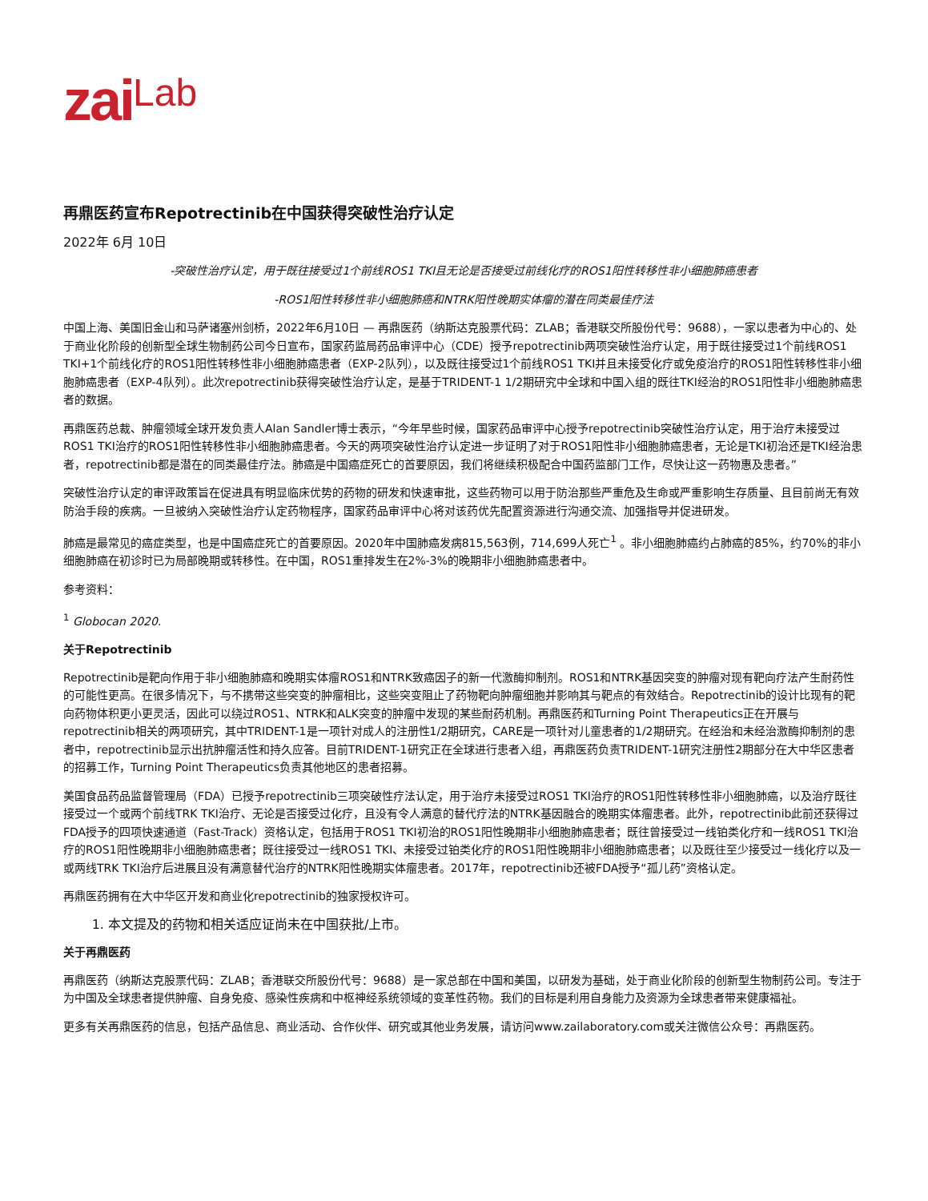zaiLab
再鼎医药宣布Repotrectinib在中国获得突破性治疗认定
2022年 6月 10日
-突破性治疗认定，用于既往接受过1个前线ROS1 TKI且无论是否接受过前线化疗的ROS1阳性转移性非小细胞肺癌患者
-ROS1阳性转移性非小细胞肺癌和NTRK阳性晚期实体瘤的潜在同类最佳疗法
中国上海、美国旧金山和马萨诸塞州剑桥，2022年6月10日 — 再鼎医药（纳斯达克股票代码：ZLAB；香港联交所股份代号：9688），一家以患者为中心的、处于商业化阶段的创新型全球生物制药公司今日宣布，国家药监局药品审评中心（CDE）授予repotrectinib两项突破性治疗认定，用于既往接受过1个前线ROS1 TKI+1个前线化疗的ROS1阳性转移性非小细胞肺癌患者（EXP-2队列），以及既往接受过1个前线ROS1 TKI并且未接受化疗或免疫治疗的ROS1阳性转移性非小细胞肺癌患者（EXP-4队列）。此次repotrectinib获得突破性治疗认定，是基于TRIDENT-1 1/2期研究中全球和中国入组的既往TKI经治的ROS1阳性非小细胞肺癌患者的数据。
再鼎医药总裁、肿瘤领域全球开发负责人Alan Sandler博士表示，“今年早些时候，国家药品审评中心授予repotrectinib突破性治疗认定，用于治疗未接受过ROS1 TKI治疗的ROS1阳性转移性非小细胞肺癌患者。今天的两项突破性治疗认定进一步证明了对于ROS1阳性非小细胞肺癌患者，无论是TKI初治还是TKI经治患者，repotrectinib都是潜在的同类最佳疗法。肺癌是中国癌症死亡的首要原因，我们将继续积极配合中国药监部门工作，尽快让这一药物惠及患者。”
突破性治疗认定的审评政策旨在促进具有明显临床优势的药物的研发和快速审批，这些药物可以用于防治那些严重危及生命或严重影响生存质量、且目前尚无有效防治手段的疾病。一旦被纳入突破性治疗认定药物程序，国家药品审评中心将对该药优先配置资源进行沟通交流、加强指导并促进研发。
肺癌是最常见的癌症类型，也是中国癌症死亡的首要原因。2020年中国肺癌发病815,563例，714,699人死亡<sup>1</sup> 。非小细胞肺癌约占肺癌的85%，约70%的非小细胞肺癌在初诊时已为局部晚期或转移性。在中国，ROS1重排发生在2%-3%的晚期非小细胞肺癌患者中。
参考资料：
<sup>1</sup> Globocan 2020.
关于Repotrectinib
Repotrectinib是靶向作用于非小细胞肺癌和晚期实体瘤ROS1和NTRK致癌因子的新一代激酶抑制剂。ROS1和NTRK基因突变的肿瘤对现有靶向疗法产生耐药性的可能性更高。在很多情况下，与不携带这些突变的肿瘤相比，这些突变阻止了药物靶向肿瘤细胞并影响其与靶点的有效结合。Repotrectinib的设计比现有的靶向药物体积更小更灵活，因此可以绕过ROS1、NTRK和ALK突变的肿瘤中发现的某些耐药机制。再鼎医药和Turning Point Therapeutics正在开展与repotrectinib相关的两项研究，其中TRIDENT-1是一项针对成人的注册性1/2期研究，CARE是一项针对儿童患者的1/2期研究。在经治和未经治激酶抑制剂的患者中，repotrectinib显示出抗肿瘤活性和持久应答。目前TRIDENT-1研究正在全球进行患者入组，再鼎医药负责TRIDENT-1研究注册性2期部分在大中华区患者的招募工作，Turning Point Therapeutics负责其他地区的患者招募。
美国食品药品监督管理局（FDA）已授予repotrectinib三项突破性疗法认定，用于治疗未接受过ROS1 TKI治疗的ROS1阳性转移性非小细胞肺癌，以及治疗既往接受过一个或两个前线TRK TKI治疗、无论是否接受过化疗，且没有令人满意的替代疗法的NTRK基因融合的晚期实体瘤患者。此外，repotrectinib此前还获得过FDA授予的四项快速通道（Fast-Track）资格认定，包括用于ROS1 TKI初治的ROS1阳性晚期非小细胞肺癌患者；既往曾接受过一线铂类化疗和一线ROS1 TKI治疗的ROS1阳性晚期非小细胞肺癌患者；既往接受过一线ROS1 TKI、未接受过铂类化疗的ROS1阳性晚期非小细胞肺癌患者；以及既往至少接受过一线化疗以及一或两线TRK TKI治疗后进展且没有满意替代治疗的NTRK阳性晚期实体瘤患者。2017年，repotrectinib还被FDA授予“孤儿药”资格认定。
再鼎医药拥有在大中华区开发和商业化repotrectinib的独家授权许可。
1. 本文提及的药物和相关适应证尚未在中国获批/上市。
关于再鼎医药
再鼎医药（纳斯达克股票代码：ZLAB；香港联交所股份代号：9688）是一家总部在中国和美国，以研发为基础，处于商业化阶段的创新型生物制药公司。专注于为中国及全球患者提供肿瘤、自身免疫、感染性疾病和中枢神经系统领域的变革性药物。我们的目标是利用自身能力及资源为全球患者带来健康福祉。
更多有关再鼎医药的信息，包括产品信息、商业活动、合作伙伴、研究或其他业务发展，请访问www.zailaboratory.com或关注微信公众号：再鼎医药。